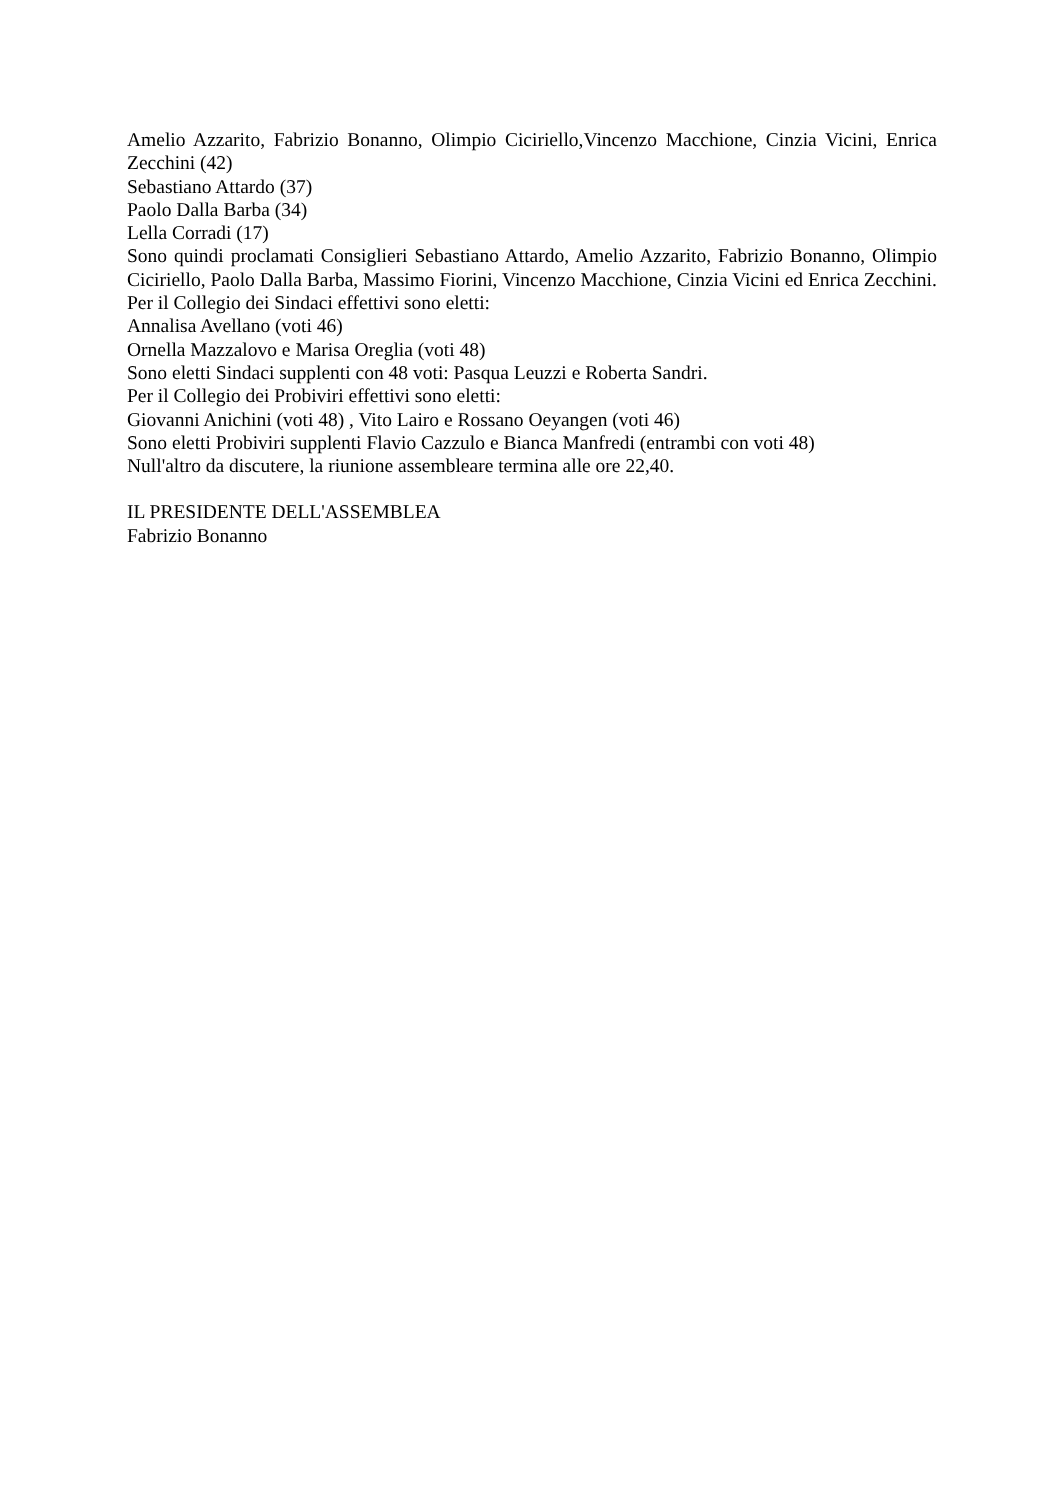Amelio Azzarito, Fabrizio Bonanno, Olimpio Ciciriello,Vincenzo Macchione, Cinzia Vicini, Enrica Zecchini (42)
Sebastiano Attardo (37)
Paolo Dalla Barba (34)
Lella Corradi (17)
Sono quindi proclamati Consiglieri Sebastiano Attardo, Amelio Azzarito, Fabrizio Bonanno, Olimpio Ciciriello, Paolo Dalla Barba, Massimo Fiorini, Vincenzo Macchione, Cinzia Vicini ed Enrica Zecchini.
Per il Collegio dei Sindaci effettivi sono eletti:
Annalisa Avellano (voti 46)
Ornella Mazzalovo e Marisa Oreglia (voti 48)
Sono eletti Sindaci supplenti con 48 voti: Pasqua Leuzzi e Roberta Sandri.
Per il Collegio dei Probiviri effettivi sono eletti:
Giovanni Anichini (voti 48) , Vito Lairo e Rossano Oeyangen (voti 46)
Sono eletti Probiviri supplenti Flavio Cazzulo e Bianca Manfredi (entrambi con voti 48)
Null'altro da discutere, la riunione assembleare termina alle ore 22,40.
IL PRESIDENTE DELL'ASSEMBLEA
Fabrizio Bonanno